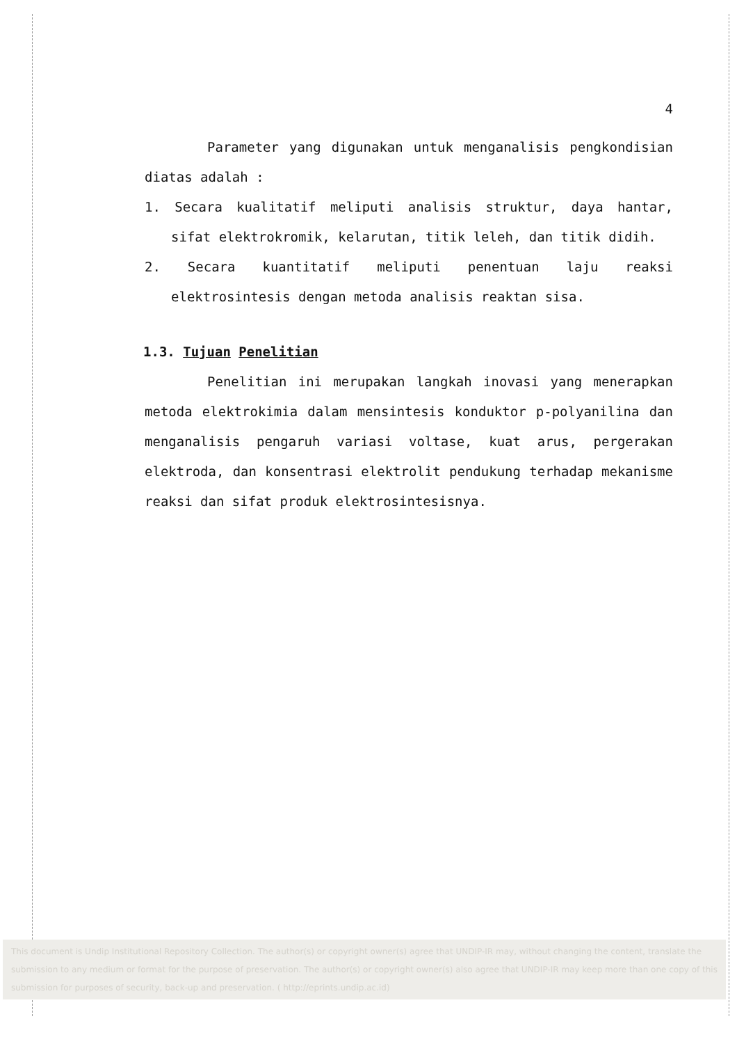4
Parameter yang digunakan untuk menganalisis pengkondisian diatas adalah :
1. Secara kualitatif meliputi analisis struktur, daya hantar, sifat elektrokromik, kelarutan, titik leleh, dan titik didih.
2. Secara kuantitatif meliputi penentuan laju reaksi elektrosintesis dengan metoda analisis reaktan sisa.
1.3. Tujuan Penelitian
Penelitian ini merupakan langkah inovasi yang menerapkan metoda elektrokimia dalam mensintesis konduktor p-polyanilina dan menganalisis pengaruh variasi voltase, kuat arus, pergerakan elektroda, dan konsentrasi elektrolit pendukung terhadap mekanisme reaksi dan sifat produk elektrosintesisnya.
This document is Undip Institutional Repository Collection. The author(s) or copyright owner(s) agree that UNDIP-IR may, without changing the content, translate the submission to any medium or format for the purpose of preservation. The author(s) or copyright owner(s) also agree that UNDIP-IR may keep more than one copy of this submission for purposes of security, back-up and preservation. ( http://eprints.undip.ac.id)